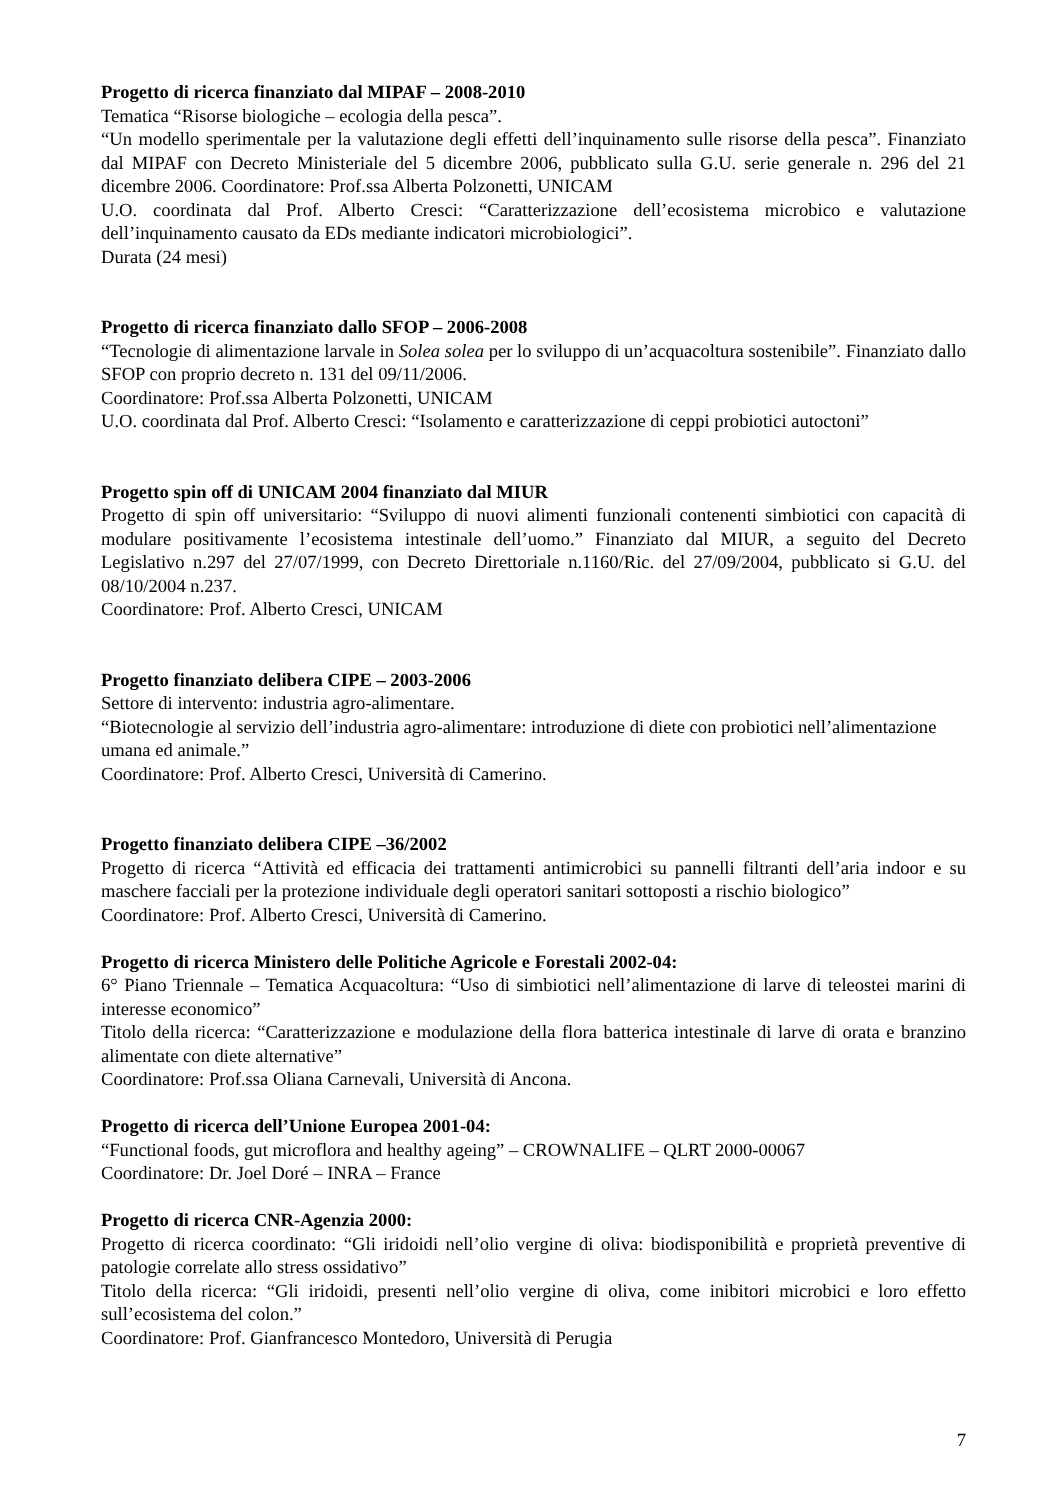Progetto di ricerca finanziato dal MIPAF – 2008-2010
Tematica “Risorse biologiche – ecologia della pesca”.
“Un modello sperimentale per la valutazione degli effetti dell’inquinamento sulle risorse della pesca”. Finanziato dal MIPAF con Decreto Ministeriale del 5 dicembre 2006, pubblicato sulla G.U. serie generale n. 296 del 21 dicembre 2006. Coordinatore: Prof.ssa Alberta Polzonetti, UNICAM
U.O. coordinata dal Prof. Alberto Cresci: “Caratterizzazione dell’ecosistema microbico e valutazione dell’inquinamento causato da EDs mediante indicatori microbiologici”.
Durata (24 mesi)
Progetto di ricerca finanziato dallo SFOP – 2006-2008
“Tecnologie di alimentazione larvale in Solea solea per lo sviluppo di un’acquacoltura sostenibile”. Finanziato dallo SFOP con proprio decreto n. 131 del 09/11/2006.
Coordinatore: Prof.ssa Alberta Polzonetti, UNICAM
U.O. coordinata dal Prof. Alberto Cresci: “Isolamento e caratterizzazione di ceppi probiotici autoctoni”
Progetto spin off di UNICAM 2004 finanziato dal MIUR
Progetto di spin off universitario: “Sviluppo di nuovi alimenti funzionali contenenti simbiotici con capacità di modulare positivamente l’ecosistema intestinale dell’uomo.” Finanziato dal MIUR, a seguito del Decreto Legislativo n.297 del 27/07/1999, con Decreto Direttoriale n.1160/Ric. del 27/09/2004, pubblicato si G.U. del 08/10/2004 n.237.
Coordinatore: Prof. Alberto Cresci, UNICAM
Progetto finanziato delibera CIPE – 2003-2006
Settore di intervento: industria agro-alimentare.
“Biotecnologie al servizio dell’industria agro-alimentare: introduzione di diete con probiotici nell’alimentazione umana ed animale.”
Coordinatore: Prof. Alberto Cresci, Università di Camerino.
Progetto finanziato delibera CIPE –36/2002
Progetto di ricerca “Attività ed efficacia dei trattamenti antimicrobici su pannelli filtranti dell’aria indoor e su maschere facciali per la protezione individuale degli operatori sanitari sottoposti a rischio biologico”
Coordinatore: Prof. Alberto Cresci, Università di Camerino.
Progetto di ricerca Ministero delle Politiche Agricole e Forestali 2002-04:
6° Piano Triennale – Tematica Acquacoltura: “Uso di simbiotici nell’alimentazione di larve di teleostei marini di interesse economico”
Titolo della ricerca: “Caratterizzazione e modulazione della flora batterica intestinale di larve di orata e branzino alimentate con diete alternative”
Coordinatore: Prof.ssa Oliana Carnevali, Università di Ancona.
Progetto di ricerca dell’Unione Europea 2001-04:
“Functional foods, gut microflora and healthy ageing” – CROWNALIFE – QLRT 2000-00067
Coordinatore: Dr. Joel Doré – INRA – France
Progetto di ricerca CNR-Agenzia 2000:
Progetto di ricerca coordinato: “Gli iridoidi nell’olio vergine di oliva: biodisponibilità e proprietà preventive di patologie correlate allo stress ossidativo”
Titolo della ricerca: “Gli iridoidi, presenti nell’olio vergine di oliva, come inibitori microbici e loro effetto sull’ecosistema del colon.”
Coordinatore: Prof. Gianfrancesco Montedoro, Università di Perugia
7